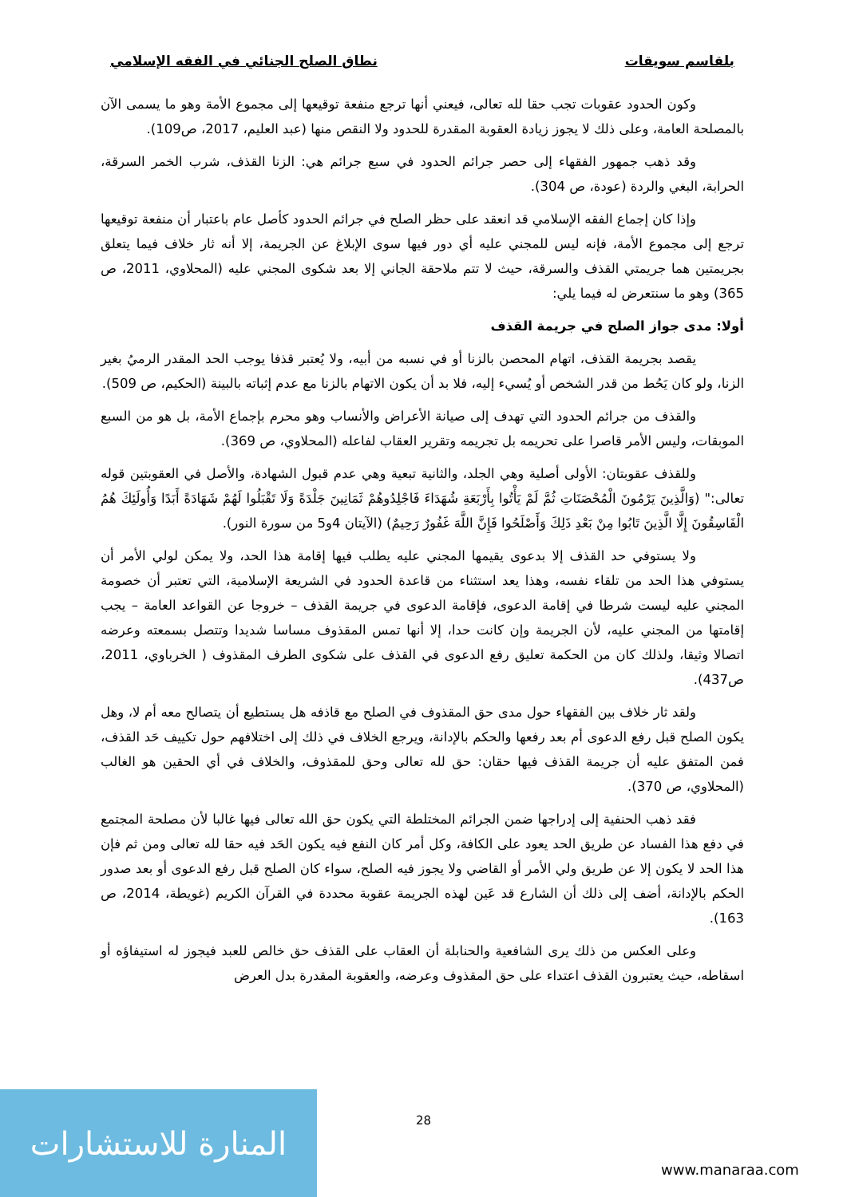بلقاسم سويقات نطاق الصلح الجنائي في الفقه الإسلامي
وكون الحدود عقوبات تجب حقا لله تعالى، فيعني أنها ترجع منفعة توقيعها إلى مجموع الأمة وهو ما يسمى الآن بالمصلحة العامة، وعلى ذلك لا يجوز زيادة العقوبة المقدرة للحدود ولا النقص منها (عبد العليم، 2017، ص109).
وقد ذهب جمهور الفقهاء إلى حصر جرائم الحدود في سبع جرائم هي: الزنا القذف، شرب الخمر السرقة، الحرابة، البغي والردة (عودة، ص 304).
وإذا كان إجماع الفقه الإسلامي قد انعقد على حظر الصلح في جرائم الحدود كأصل عام باعتبار أن منفعة توقيعها ترجع إلى مجموع الأمة، فإنه ليس للمجني عليه أي دور فيها سوى الإبلاغ عن الجريمة، إلا أنه ثار خلاف فيما يتعلق بجريمتين هما جريمتي القذف والسرقة، حيث لا تتم ملاحقة الجاني إلا بعد شكوى المجني عليه (المحلاوي، 2011، ص 365) وهو ما سنتعرض له فيما يلي:
أولا: مدى جواز الصلح في جريمة القذف
يقصد بجريمة القذف، اتهام المحصن بالزنا أو في نسبه من أبيه، ولا يُعتبر قذفا يوجب الحد المقدر الرميُ بغير الزنا، ولو كان يَحُط من قدر الشخص أو يُسيء إليه، فلا بد أن يكون الاتهام بالزنا مع عدم إثباته بالبينة (الحكيم، ص 509).
والقذف من جرائم الحدود التي تهدف إلى صيانة الأعراض والأنساب وهو محرم بإجماع الأمة، بل هو من السبع الموبقات، وليس الأمر قاصرا على تحريمه بل تجريمه وتقرير العقاب لفاعله (المحلاوي، ص 369).
وللقذف عقوبتان: الأولى أصلية وهي الجلد، والثانية تبعية وهي عدم قبول الشهادة، والأصل في العقوبتين قوله تعالى:" (وَالَّذِينَ يَرْمُونَ الْمُحْصَنَاتِ ثُمَّ لَمْ يَأْتُوا بِأَرْبَعَةِ شُهَدَاءَ فَاجْلِدُوهُمْ ثَمَانِينَ جَلْدَةً وَلَا تَقْبَلُوا لَهُمْ شَهَادَةً أَبَدًا وَأُولَئِكَ هُمُ الْفَاسِقُونَ إِلَّا الَّذِينَ تَابُوا مِنْ بَعْدِ ذَلِكَ وَأَصْلَحُوا فَإِنَّ اللَّهَ غَفُورٌ رَحِيمٌ) (الآيتان 4و5 من سورة النور).
ولا يستوفي حد القذف إلا بدعوى يقيمها المجني عليه يطلب فيها إقامة هذا الحد، ولا يمكن لولي الأمر أن يستوفي هذا الحد من تلقاء نفسه، وهذا يعد استثناء من قاعدة الحدود في الشريعة الإسلامية، التي تعتبر أن خصومة المجني عليه ليست شرطا في إقامة الدعوى، فإقامة الدعوى في جريمة القذف – خروجا عن القواعد العامة – يجب إقامتها من المجني عليه، لأن الجريمة وإن كانت حدا، إلا أنها تمس المقذوف مساسا شديدا وتتصل بسمعته وعرضه اتصالا وثيقا، ولذلك كان من الحكمة تعليق رفع الدعوى في القذف على شكوى الطرف المقذوف ( الخرباوي، 2011، ص437).
ولقد ثار خلاف بين الفقهاء حول مدى حق المقذوف في الصلح مع قاذفه هل يستطيع أن يتصالح معه أم لا، وهل يكون الصلح قبل رفع الدعوى أم بعد رفعها والحكم بالإدانة، ويرجع الخلاف في ذلك إلى اختلافهم حول تكييف حَد القذف، فمن المتفق عليه أن جريمة القذف فيها حقان: حق لله تعالى وحق للمقذوف، والخلاف في أي الحقين هو الغالب (المحلاوي، ص 370).
فقد ذهب الحنفية إلى إدراجها ضمن الجرائم المختلطة التي يكون حق الله تعالى فيها غالبا لأن مصلحة المجتمع في دفع هذا الفساد عن طريق الحد يعود على الكافة، وكل أمر كان النفع فيه يكون الحَد فيه حقا لله تعالى ومن ثم فإن هذا الحد لا يكون إلا عن طريق ولي الأمر أو القاضي ولا يجوز فيه الصلح، سواء كان الصلح قبل رفع الدعوى أو بعد صدور الحكم بالإدانة، أضف إلى ذلك أن الشارع قد عَين لهذه الجريمة عقوبة محددة في القرآن الكريم (غويطة، 2014، ص 163).
وعلى العكس من ذلك يرى الشافعية والحنابلة أن العقاب على القذف حق خالص للعبد فيجوز له استيفاؤه أو اسقاطه، حيث يعتبرون القذف اعتداء على حق المقذوف وعرضه، والعقوبة المقدرة بدل العرض
28
المنارة للاستشارات
www.manaraa.com